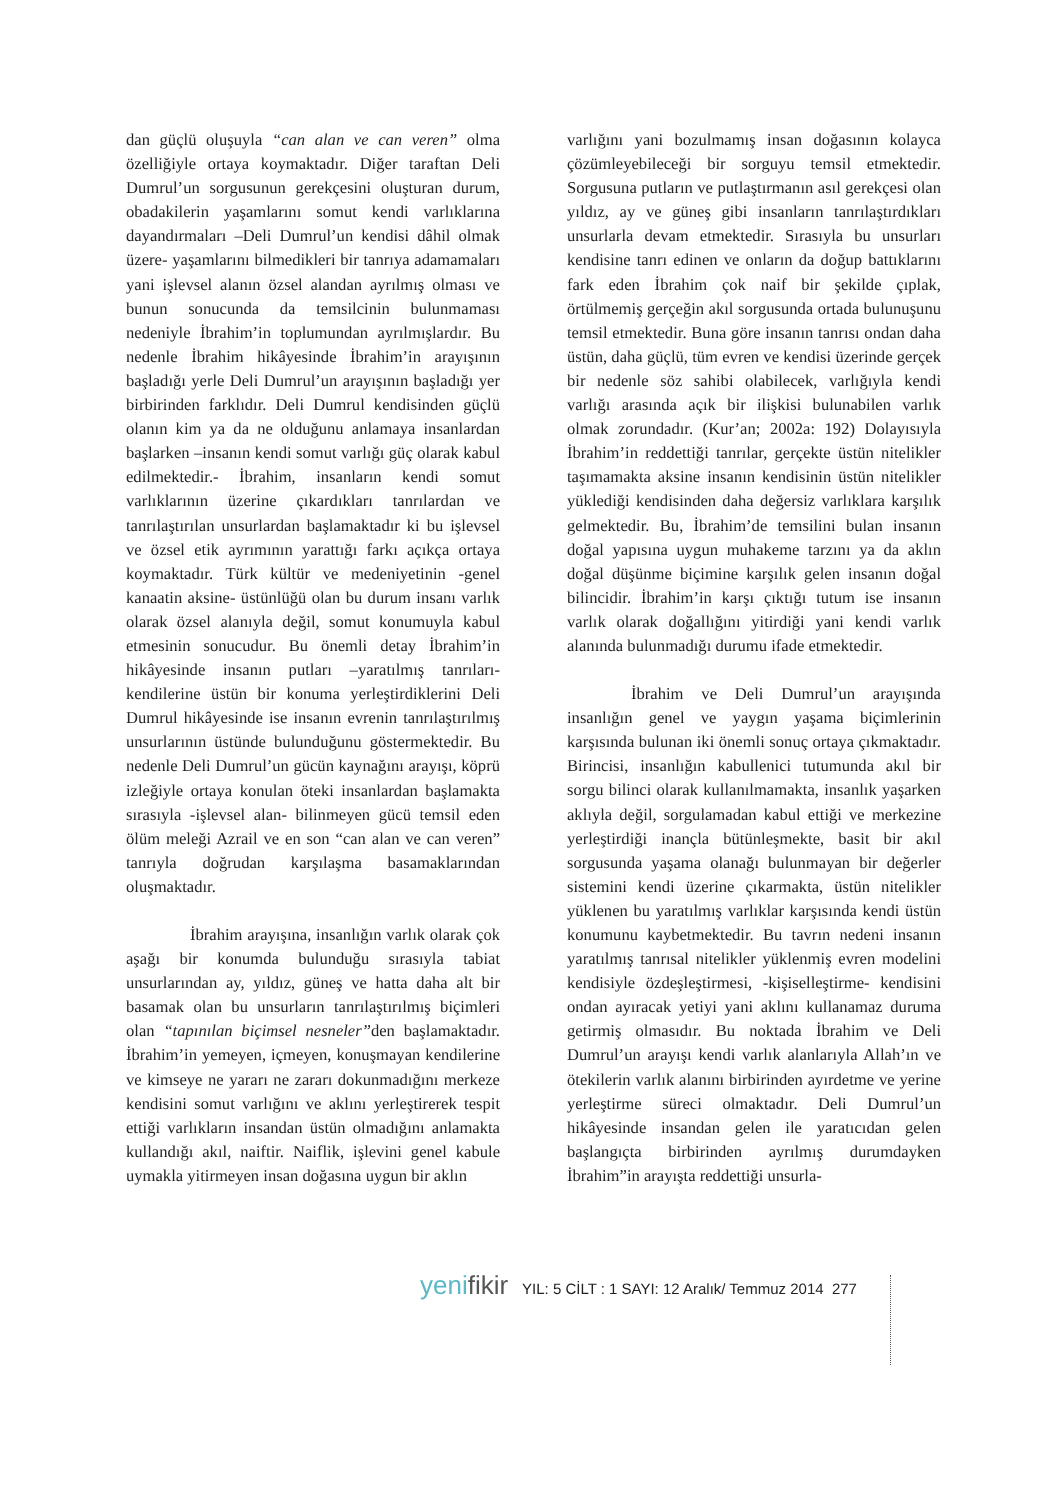dan güçlü oluşuyla “can alan ve can veren” olma özelliğiyle ortaya koymaktadır. Diğer taraftan Deli Dumrul’un sorgusunun gerekçesini oluşturan durum, obadakilerin yaşamlarını somut kendi varlıklarına dayandırmaları –Deli Dumrul’un kendisi dâhil olmak üzere- yaşamlarını bilmedikleri bir tanrıya adamamaları yani işlevsel alanın özsel alandan ayrılmış olması ve bunun sonucunda da temsilcinin bulunmaması nedeniyle İbrahim’in toplumundan ayrılmışlardır. Bu nedenle İbrahim hikâyesinde İbrahim’in arayışının başladığı yerle Deli Dumrul’un arayışının başladığı yer birbirinden farklıdır. Deli Dumrul kendisinden güçlü olanın kim ya da ne olduğunu anlamaya insanlardan başlarken –insanın kendi somut varlığı güç olarak kabul edilmektedir.- İbrahim, insanların kendi somut varlıklarının üzerine çıkardıkları tanrılardan ve tanrılaştırılan unsurlardan başlamaktadır ki bu işlevsel ve özsel etik ayrımının yarattığı farkı açıkça ortaya koymaktadır. Türk kültür ve medeniyetinin -genel kanaatin aksine- üstünlüğü olan bu durum insanı varlık olarak özsel alanıyla değil, somut konumuyla kabul etmesinin sonucudur. Bu önemli detay İbrahim’in hikâyesinde insanın putları –yaratılmış tanrıları- kendilerine üstün bir konuma yerleştirdiklerini Deli Dumrul hikâyesinde ise insanın evrenin tanrılaştırılmış unsurlarının üstünde bulunduğunu göstermektedir. Bu nedenle Deli Dumrul’un gücün kaynağını arayışı, köprü izleğiyle ortaya konulan öteki insanlardan başlamakta sırasıyla -işlevsel alan- bilinmeyen gücü temsil eden ölüm meleği Azrail ve en son “can alan ve can veren” tanrıyla doğrudan karşılaşma basamaklarından oluşmaktadır.
İbrahim arayışına, insanlığın varlık olarak çok aşağı bir konumda bulunduğu sırasıyla tabiat unsurlarından ay, yıldız, güneş ve hatta daha alt bir basamak olan bu unsurların tanrılaştırılmış biçimleri olan “tapınılan biçimsel nesneler”den başlamaktadır. İbrahim’in yemeyen, içmeyen, konuşmayan kendilerine ve kimseye ne yararı ne zararı dokunmadığını merkeze kendisini somut varlığını ve aklını yerleştirerek tespit ettiği varlıkların insandan üstün olmadığını anlamakta kullandığı akıl, naiftir. Naiflik, işlevini genel kabule uymakla yitirmeyen insan doğasına uygun bir aklın
varlığını yani bozulmamış insan doğasının kolayca çözümleyebileceği bir sorguyu temsil etmektedir. Sorgusuna putların ve putlaştırmanın asıl gerekçesi olan yıldız, ay ve güneş gibi insanların tanrılaştırdıkları unsurlarla devam etmektedir. Sırasıyla bu unsurları kendisine tanrı edinen ve onların da doğup battıklarını fark eden İbrahim çok naif bir şekilde çıplak, örtülmemiş gerçeğin akıl sorgusunda ortada bulunuşunu temsil etmektedir. Buna göre insanın tanrısı ondan daha üstün, daha güçlü, tüm evren ve kendisi üzerinde gerçek bir nedenle söz sahibi olabilecek, varlığıyla kendi varlığı arasında açık bir ilişkisi bulunabilen varlık olmak zorundadır. (Kur’an; 2002a: 192) Dolayısıyla İbrahim’in reddettiği tanrılar, gerçekte üstün nitelikler taşımamakta aksine insanın kendisinin üstün nitelikler yüklediği kendisinden daha değersiz varlıklara karşılık gelmektedir. Bu, İbrahim’de temsilini bulan insanın doğal yapısına uygun muhakeme tarzını ya da aklın doğal düşünme biçimine karşılık gelen insanın doğal bilincidir. İbrahim’in karşı çıktığı tutum ise insanın varlık olarak doğallığını yitirdiği yani kendi varlık alanında bulunmadığı durumu ifade etmektedir.
İbrahim ve Deli Dumrul’un arayışında insanlığın genel ve yaygın yaşama biçimlerinin karşısında bulunan iki önemli sonuç ortaya çıkmaktadır. Birincisi, insanlığın kabullenici tutumunda akıl bir sorgu bilinci olarak kullanılmamakta, insanlık yaşarken aklıyla değil, sorgulamadan kabul ettiği ve merkezine yerleştirdiği inançla bütünleşmekte, basit bir akıl sorgusunda yaşama olanağı bulunmayan bir değerler sistemini kendi üzerine çıkarmakta, üstün nitelikler yüklenen bu yaratılmış varlıklar karşısında kendi üstün konumunu kaybetmektedir. Bu tavrın nedeni insanın yaratılmış tanrısal nitelikler yüklenmiş evren modelini kendisiyle özdeşleştirmesi, -kişiselleştirme- kendisini ondan ayıracak yetiyi yani aklını kullanamaz duruma getirmiş olmasıdır. Bu noktada İbrahim ve Deli Dumrul’un arayışı kendi varlık alanlarıyla Allah’ın ve ötekilerin varlık alanını birbirinden ayırdetme ve yerine yerleştirme süreci olmaktadır. Deli Dumrul’un hikâyesinde insandan gelen ile yaratıcıdan gelen başlangıçta birbirinden ayrılmış durumdayken İbrahim”in arayışta reddettiği unsurla-
yenifikir YIL: 5 CİLT : 1 SAYI: 12 Aralık/ Temmuz 2014 277